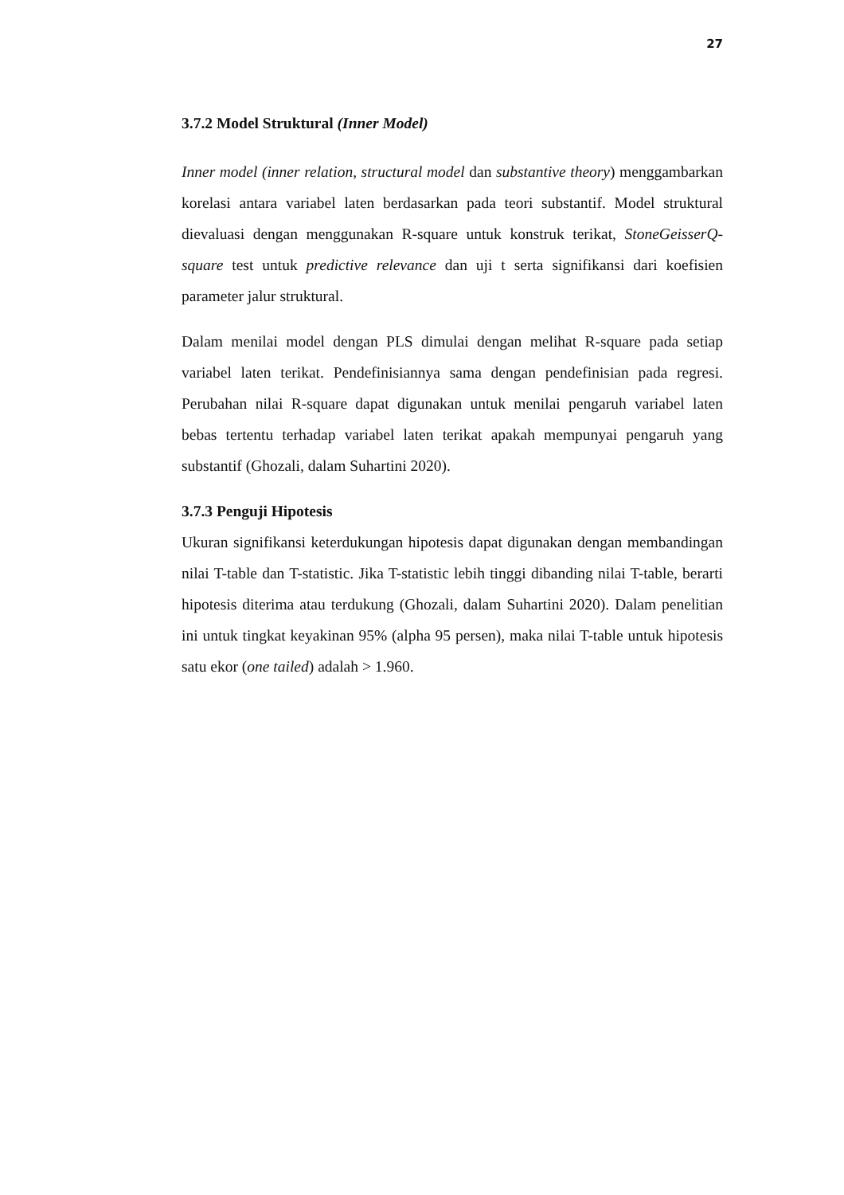27
3.7.2 Model Struktural (Inner Model)
Inner model (inner relation, structural model dan substantive theory) menggambarkan korelasi antara variabel laten berdasarkan pada teori substantif. Model struktural dievaluasi dengan menggunakan R-square untuk konstruk terikat, StoneGeisserQ-square test untuk predictive relevance dan uji t serta signifikansi dari koefisien parameter jalur struktural.
Dalam menilai model dengan PLS dimulai dengan melihat R-square pada setiap variabel laten terikat. Pendefinisiannya sama dengan pendefinisian pada regresi. Perubahan nilai R-square dapat digunakan untuk menilai pengaruh variabel laten bebas tertentu terhadap variabel laten terikat apakah mempunyai pengaruh yang substantif (Ghozali, dalam Suhartini 2020).
3.7.3 Penguji Hipotesis
Ukuran signifikansi keterdukungan hipotesis dapat digunakan dengan membandingan nilai T-table dan T-statistic. Jika T-statistic lebih tinggi dibanding nilai T-table, berarti hipotesis diterima atau terdukung (Ghozali, dalam Suhartini 2020). Dalam penelitian ini untuk tingkat keyakinan 95% (alpha 95 persen), maka nilai T-table untuk hipotesis satu ekor (one tailed) adalah > 1.960.